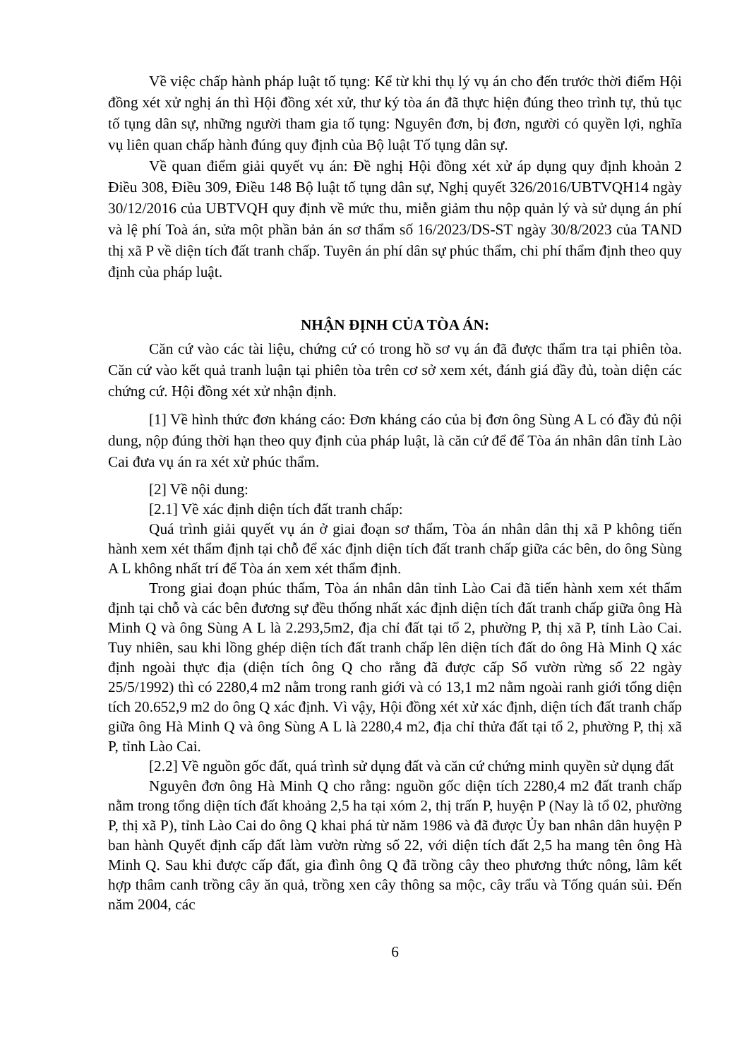Về việc chấp hành pháp luật tố tụng: Kể từ khi thụ lý vụ án cho đến trước thời điểm Hội đồng xét xử nghị án thì Hội đồng xét xử, thư ký tòa án đã thực hiện đúng theo trình tự, thủ tục tố tụng dân sự, những người tham gia tố tụng: Nguyên đơn, bị đơn, người có quyền lợi, nghĩa vụ liên quan chấp hành đúng quy định của Bộ luật Tố tụng dân sự.
Về quan điểm giải quyết vụ án: Đề nghị Hội đồng xét xử áp dụng quy định khoản 2 Điều 308, Điều 309, Điều 148 Bộ luật tố tụng dân sự, Nghị quyết 326/2016/UBTVQH14 ngày 30/12/2016 của UBTVQH quy định về mức thu, miễn giảm thu nộp quản lý và sử dụng án phí và lệ phí Toà án, sửa một phần bản án sơ thẩm số 16/2023/DS-ST ngày 30/8/2023 của TAND thị xã P về diện tích đất tranh chấp. Tuyên án phí dân sự phúc thẩm, chi phí thẩm định theo quy định của pháp luật.
NHẬN ĐỊNH CỦA TÒA ÁN:
Căn cứ vào các tài liệu, chứng cứ có trong hồ sơ vụ án đã được thẩm tra tại phiên tòa. Căn cứ vào kết quả tranh luận tại phiên tòa trên cơ sở xem xét, đánh giá đầy đủ, toàn diện các chứng cứ. Hội đồng xét xử nhận định.
[1] Về hình thức đơn kháng cáo: Đơn kháng cáo của bị đơn ông Sùng A L có đầy đủ nội dung, nộp đúng thời hạn theo quy định của pháp luật, là căn cứ để để Tòa án nhân dân tỉnh Lào Cai đưa vụ án ra xét xử phúc thẩm.
[2] Về nội dung:
[2.1] Về xác định diện tích đất tranh chấp:
Quá trình giải quyết vụ án ở giai đoạn sơ thẩm, Tòa án nhân dân thị xã P không tiến hành xem xét thẩm định tại chỗ để xác định diện tích đất tranh chấp giữa các bên, do ông Sùng A L không nhất trí để Tòa án xem xét thẩm định.
Trong giai đoạn phúc thẩm, Tòa án nhân dân tỉnh Lào Cai đã tiến hành xem xét thẩm định tại chỗ và các bên đương sự đều thống nhất xác định diện tích đất tranh chấp giữa ông Hà Minh Q và ông Sùng A L là 2.293,5m2, địa chỉ đất tại tổ 2, phường P, thị xã P, tỉnh Lào Cai. Tuy nhiên, sau khi lồng ghép diện tích đất tranh chấp lên diện tích đất do ông Hà Minh Q xác định ngoài thực địa (diện tích ông Q cho rằng đã được cấp Sổ vườn rừng số 22 ngày 25/5/1992) thì có 2280,4 m2 nằm trong ranh giới và có 13,1 m2 nằm ngoài ranh giới tổng diện tích 20.652,9 m2 do ông Q xác định. Vì vậy, Hội đồng xét xử xác định, diện tích đất tranh chấp giữa ông Hà Minh Q và ông Sùng A L là 2280,4 m2, địa chỉ thửa đất tại tổ 2, phường P, thị xã P, tỉnh Lào Cai.
[2.2] Về nguồn gốc đất, quá trình sử dụng đất và căn cứ chứng minh quyền sử dụng đất
Nguyên đơn ông Hà Minh Q cho rằng: nguồn gốc diện tích 2280,4 m2 đất tranh chấp nằm trong tổng diện tích đất khoảng 2,5 ha tại xóm 2, thị trấn P, huyện P (Nay là tổ 02, phường P, thị xã P), tỉnh Lào Cai do ông Q khai phá từ năm 1986 và đã được Ủy ban nhân dân huyện P ban hành Quyết định cấp đất làm vườn rừng số 22, với diện tích đất 2,5 ha mang tên ông Hà Minh Q. Sau khi được cấp đất, gia đình ông Q đã trồng cây theo phương thức nông, lâm kết hợp thâm canh trồng cây ăn quả, trồng xen cây thông sa mộc, cây trẩu và Tống quán sủi. Đến năm 2004, các
6